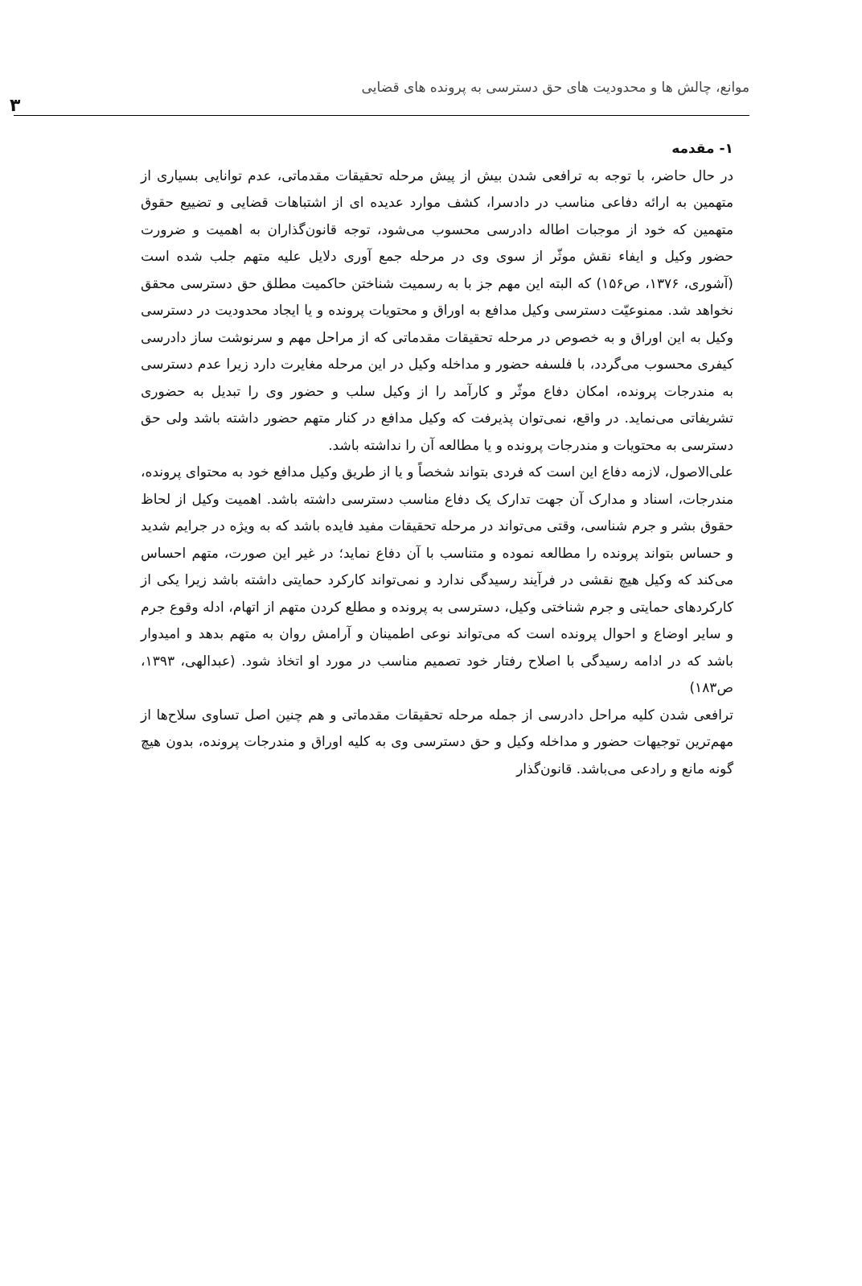موانع، چالش ها و محدودیت های حق دسترسی به پرونده های قضایی
۳
۱- مقدمه
در حال حاضر، با توجه به ترافعی شدن بیش از پیش مرحله تحقیقات مقدماتی، عدم توانایی بسیاری از متهمین به ارائه دفاعی مناسب در دادسرا، کشف موارد عدیده ای از اشتباهات قضایی و تضییع حقوق متهمین که خود از موجبات اطاله دادرسی محسوب می‌شود، توجه قانون‌گذاران به اهمیت و ضرورت حضور وکیل و ایفاء نقش موثّر از سوی وی در مرحله جمع آوری دلایل علیه متهم جلب شده است (آشوری، ۱۳۷۶، ص۱۵۶) که البته این مهم جز با به رسمیت شناختن حاکمیت مطلق حق دسترسی محقق نخواهد شد. ممنوعیّت دسترسی وکیل مدافع به اوراق و محتویات پرونده و یا ایجاد محدودیت در دسترسی وکیل به این اوراق و به خصوص در مرحله تحقیقات مقدماتی که از مراحل مهم و سرنوشت ساز دادرسی کیفری محسوب می‌گردد، با فلسفه حضور و مداخله وکیل در این مرحله مغایرت دارد زیرا عدم دسترسی به مندرجات پرونده، امکان دفاع موثّر و کارآمد را از وکیل سلب و حضور وی را تبدیل به حضوری تشریفاتی می‌نماید. در واقع، نمی‌توان پذیرفت که وکیل مدافع در کنار متهم حضور داشته باشد ولی حق دسترسی به محتویات و مندرجات پرونده و یا مطالعه آن را نداشته باشد.
علی‌الاصول، لازمه دفاع این است که فردی بتواند شخصاً و یا از طریق وکیل مدافع خود به محتوای پرونده، مندرجات، اسناد و مدارک آن جهت تدارک یک دفاع مناسب دسترسی داشته باشد. اهمیت وکیل از لحاظ حقوق بشر و جرم شناسی، وقتی می‌تواند در مرحله تحقیقات مفید فایده باشد که به ویژه در جرایم شدید و حساس بتواند پرونده را مطالعه نموده و متناسب با آن دفاع نماید؛ در غیر این صورت، متهم احساس می‌کند که وکیل هیچ نقشی در فرآیند رسیدگی ندارد و نمی‌تواند کارکرد حمایتی داشته باشد زیرا یکی از کارکردهای حمایتی و جرم شناختی وکیل، دسترسی به پرونده و مطلع کردن متهم از اتهام، ادله وقوع جرم و سایر اوضاع و احوال پرونده است که می‌تواند نوعی اطمینان و آرامش روان به متهم بدهد و امیدوار باشد که در ادامه رسیدگی با اصلاح رفتار خود تصمیم مناسب در مورد او اتخاذ شود. (عبدالهی، ۱۳۹۳، ص۱۸۳)
ترافعی شدن کلیه مراحل دادرسی از جمله مرحله تحقیقات مقدماتی و هم چنین اصل تساوی سلاح‌ها از مهم‌ترین توجیهات حضور و مداخله وکیل و حق دسترسی وی به کلیه اوراق و مندرجات پرونده، بدون هیچ گونه مانع و رادعی می‌باشد. قانون‌گذار